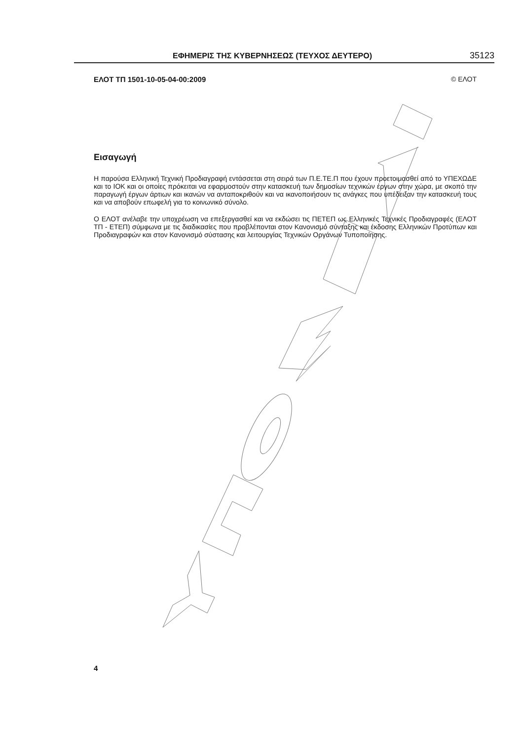ΕΦΗΜΕΡΙΣ ΤΗΣ ΚΥΒΕΡΝΗΣΕΩΣ (ΤΕΥΧΟΣ ΔΕΥΤΕΡΟ) 35123
ΕΛΟΤ ΤΠ 1501-10-05-04-00:2009 © ΕΛΟΤ
Εισαγωγή
Η παρούσα Ελληνική Τεχνική Προδιαγραφή εντάσσεται στη σειρά των Π.Ε.ΤΕ.Π που έχουν προετοιμασθεί από το ΥΠΕΧΩΔΕ και το ΙΟΚ και οι οποίες πρόκειται να εφαρμοστούν στην κατασκευή των δημοσίων τεχνικών έργων στην χώρα, με σκοπό την παραγωγή έργων άρτιων και ικανών να ανταποκριθούν και να ικανοποιήσουν τις ανάγκες που υπέδειξαν την κατασκευή τους και να αποβούν επωφελή για το κοινωνικό σύνολο.
Ο ΕΛΟΤ ανέλαβε την υποχρέωση να επεξεργασθεί και να εκδώσει τις ΠΕΤΕΠ ως Ελληνικές Τεχνικές Προδιαγραφές (ΕΛΟΤ ΤΠ - ΕΤΕΠ) σύμφωνα με τις διαδικασίες που προβλέπονται στον Κανονισμό σύνταξης και έκδοσης Ελληνικών Προτύπων και Προδιαγραφών και στον Κανονισμό σύστασης και λειτουργίας Τεχνικών Οργάνων Τυποποίησης.
4